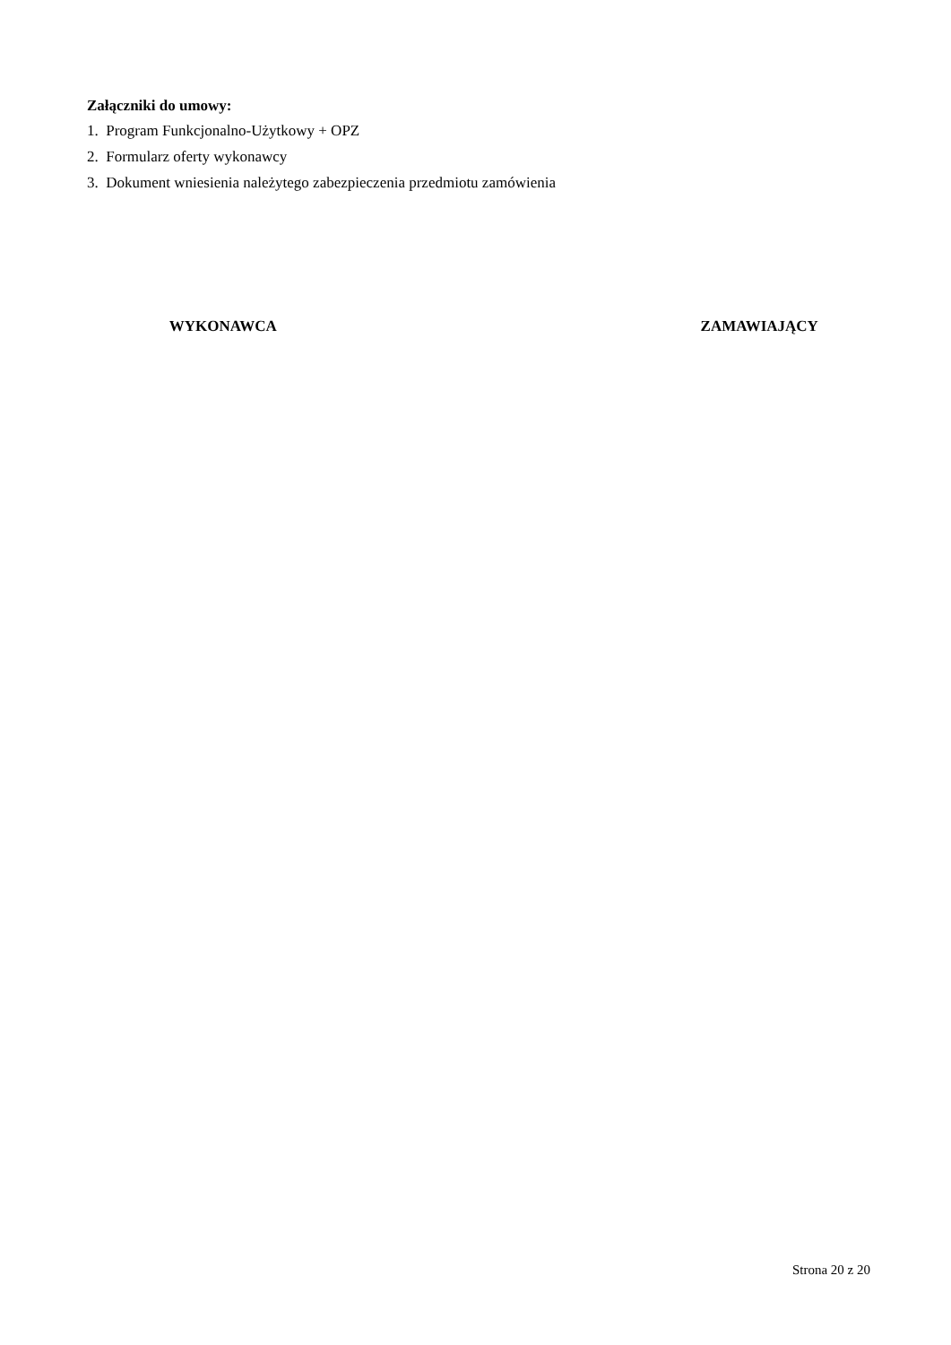Załączniki do umowy:
1. Program Funkcjonalno-Użytkowy + OPZ
2. Formularz oferty wykonawcy
3. Dokument wniesienia należytego zabezpieczenia przedmiotu zamówienia
WYKONAWCA ZAMAWIAJĄCY
Strona 20 z 20